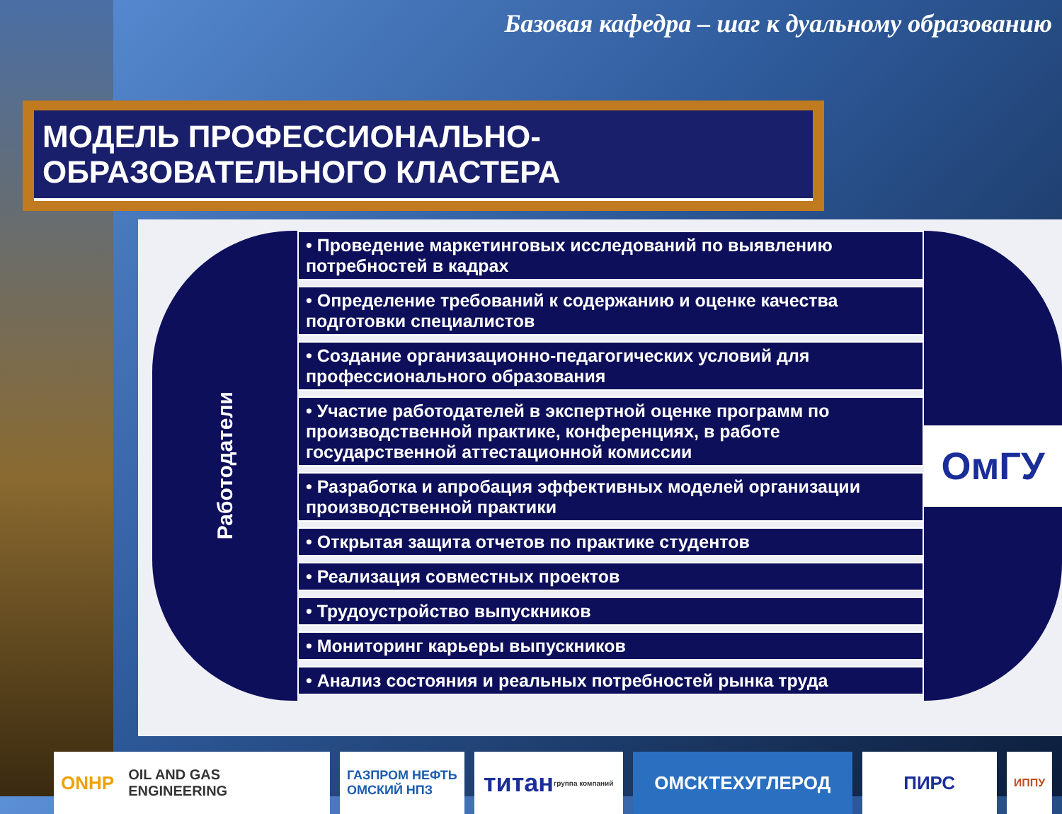Базовая кафедра – шаг к дуальному образованию
МОДЕЛЬ ПРОФЕССИОНАЛЬНО-ОБРАЗОВАТЕЛЬНОГО КЛАСТЕРА
Работодатели
• Проведение маркетинговых исследований по выявлению потребностей в кадрах
• Определение требований к содержанию и оценке качества подготовки специалистов
• Создание организационно-педагогических условий для профессионального образования
• Участие работодателей в экспертной оценке программ по производственной практике, конференциях, в работе государственной аттестационной комиссии
• Разработка и апробация эффективных моделей организации производственной практики
• Открытая защита отчетов по практике студентов
• Реализация совместных проектов
• Трудоустройство выпускников
• Мониторинг карьеры выпускников
• Анализ состояния и реальных потребностей рынка труда
ОмГУ
ONHP OIL AND GAS ENGINEERING
ГАЗПРОМ НЕФТЬ
ОМСКИЙ НПЗ
титан
группа компаний
ОМСКТЕХУГЛЕРОД ПИРС
ИППУ